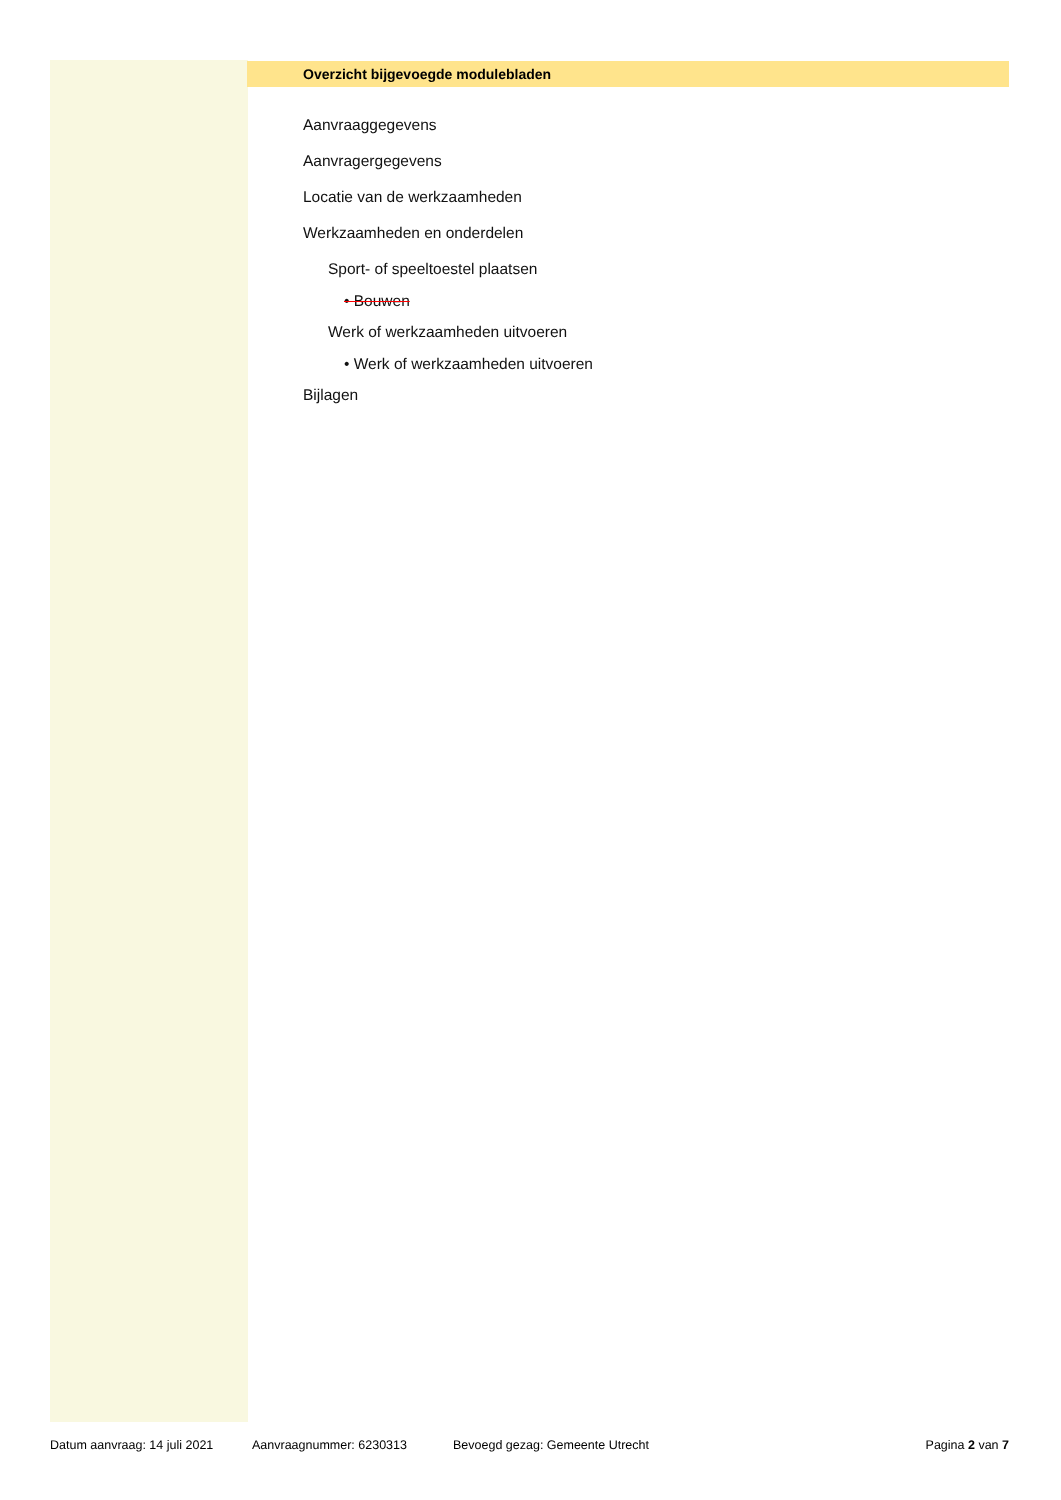Overzicht bijgevoegde modulebladen
Aanvraaggegevens
Aanvragergegevens
Locatie van de werkzaamheden
Werkzaamheden en onderdelen
Sport- of speeltoestel plaatsen
• Bouwen
Werk of werkzaamheden uitvoeren
• Werk of werkzaamheden uitvoeren
Bijlagen
Datum aanvraag: 14 juli 2021 Aanvraagnummer: 6230313 Bevoegd gezag: Gemeente Utrecht Pagina 2 van 7